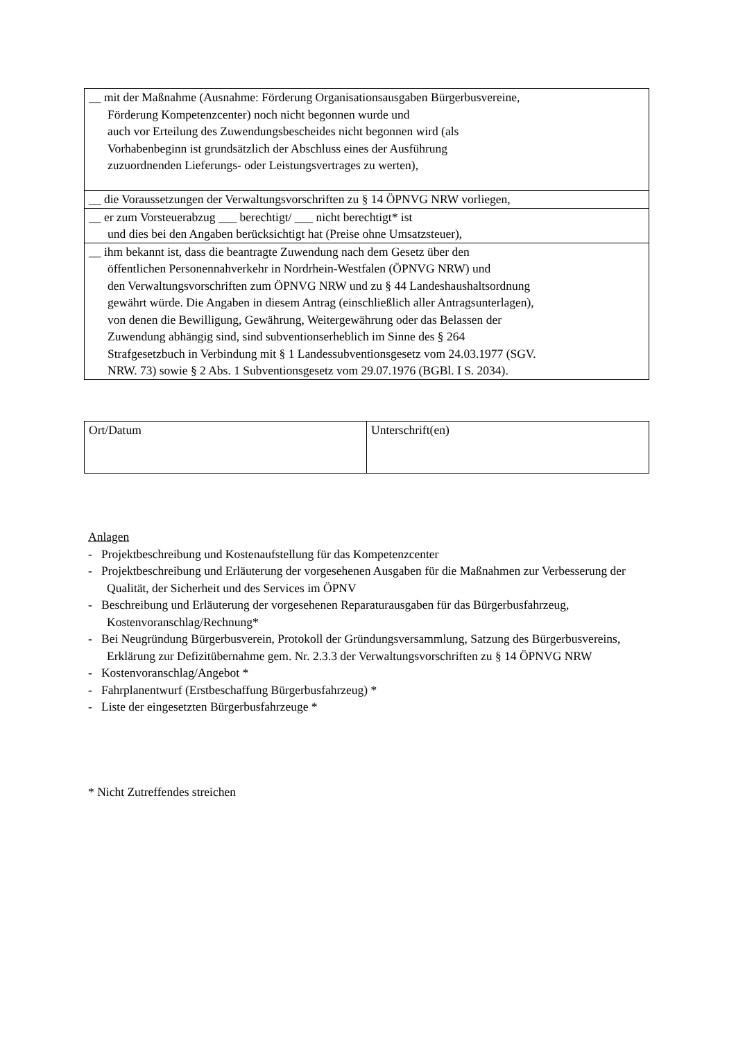| __ mit der Maßnahme (Ausnahme: Förderung Organisationsausgaben Bürgerbusvereine, Förderung Kompetenzcenter) noch nicht begonnen wurde und auch vor Erteilung des Zuwendungsbescheides nicht begonnen wird (als Vorhabenbeginn ist grundsätzlich der Abschluss eines der Ausführung zuzuordnenden Lieferungs- oder Leistungsvertrages zu werten), |
| __ die Voraussetzungen der Verwaltungsvorschriften zu § 14 ÖPNVG NRW vorliegen, |
| __ er zum Vorsteuerabzug ___ berechtigt/ ___ nicht berechtigt* ist und dies bei den Angaben berücksichtigt hat (Preise ohne Umsatzsteuer), |
| __ ihm bekannt ist, dass die beantragte Zuwendung nach dem Gesetz über den öffentlichen Personennahverkehr in Nordrhein-Westfalen (ÖPNVG NRW) und den Verwaltungsvorschriften zum ÖPNVG NRW und zu § 44 Landeshaushaltsordnung gewährt würde. Die Angaben in diesem Antrag (einschließlich aller Antragsunterlagen), von denen die Bewilligung, Gewährung, Weitergewährung oder das Belassen der Zuwendung abhängig sind, sind subventionserheblich im Sinne des § 264 Strafgesetzbuch in Verbindung mit § 1 Landessubventionsgesetz vom 24.03.1977 (SGV. NRW. 73) sowie § 2 Abs. 1 Subventionsgesetz vom 29.07.1976 (BGBl. I S. 2034). |
| Ort/Datum | Unterschrift(en) |
Anlagen
- Projektbeschreibung und Kostenaufstellung für das Kompetenzcenter
- Projektbeschreibung und Erläuterung der vorgesehenen Ausgaben für die Maßnahmen zur Verbesserung der Qualität, der Sicherheit und des Services im ÖPNV
- Beschreibung und Erläuterung der vorgesehenen Reparaturausgaben für das Bürgerbusfahrzeug, Kostenvoranschlag/Rechnung*
- Bei Neugründung Bürgerbusverein, Protokoll der Gründungsversammlung, Satzung des Bürgerbusvereins, Erklärung zur Defizitübernahme gem. Nr. 2.3.3 der Verwaltungsvorschriften zu § 14 ÖPNVG NRW
- Kostenvoranschlag/Angebot *
- Fahrplanentwurf (Erstbeschaffung Bürgerbusfahrzeug) *
- Liste der eingesetzten Bürgerbusfahrzeuge *
* Nicht Zutreffendes streichen